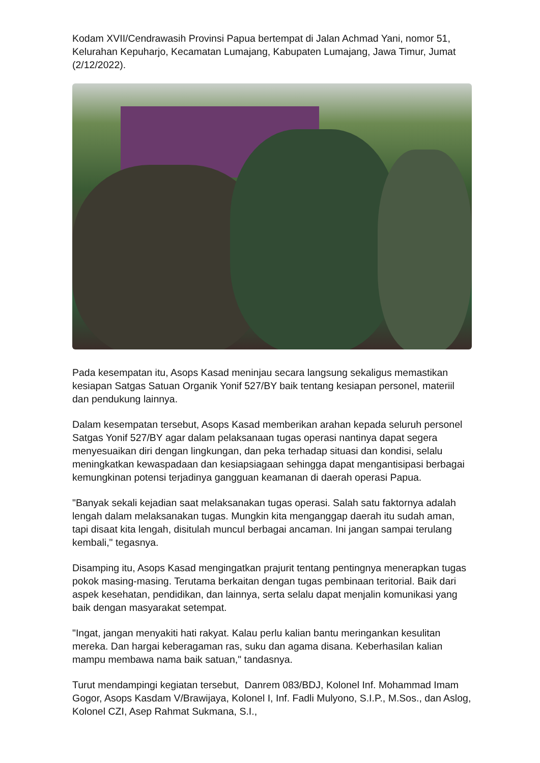Kodam XVII/Cendrawasih Provinsi Papua bertempat di Jalan Achmad Yani, nomor 51, Kelurahan Kepuharjo, Kecamatan Lumajang, Kabupaten Lumajang, Jawa Timur, Jumat (2/12/2022).
Pada kesempatan itu, Asops Kasad meninjau secara langsung sekaligus memastikan kesiapan Satgas Satuan Organik Yonif 527/BY baik tentang kesiapan personel, materiil dan pendukung lainnya.
Dalam kesempatan tersebut, Asops Kasad memberikan arahan kepada seluruh personel Satgas Yonif 527/BY agar dalam pelaksanaan tugas operasi nantinya dapat segera menyesuaikan diri dengan lingkungan, dan peka terhadap situasi dan kondisi, selalu meningkatkan kewaspadaan dan kesiapsiagaan sehingga dapat mengantisipasi berbagai kemungkinan potensi terjadinya gangguan keamanan di daerah operasi Papua.
"Banyak sekali kejadian saat melaksanakan tugas operasi. Salah satu faktornya adalah lengah dalam melaksanakan tugas. Mungkin kita menganggap daerah itu sudah aman, tapi disaat kita lengah, disitulah muncul berbagai ancaman. Ini jangan sampai terulang kembali," tegasnya.
Disamping itu, Asops Kasad mengingatkan prajurit tentang pentingnya menerapkan tugas pokok masing-masing. Terutama berkaitan dengan tugas pembinaan teritorial. Baik dari aspek kesehatan, pendidikan, dan lainnya, serta selalu dapat menjalin komunikasi yang baik dengan masyarakat setempat.
"Ingat, jangan menyakiti hati rakyat. Kalau perlu kalian bantu meringankan kesulitan mereka. Dan hargai keberagaman ras, suku dan agama disana. Keberhasilan kalian mampu membawa nama baik satuan," tandasnya.
Turut mendampingi kegiatan tersebut, Danrem 083/BDJ, Kolonel Inf. Mohammad Imam Gogor, Asops Kasdam V/Brawijaya, Kolonel I, Inf. Fadli Mulyono, S.I.P., M.Sos., dan Aslog, Kolonel CZI, Asep Rahmat Sukmana, S.I.,